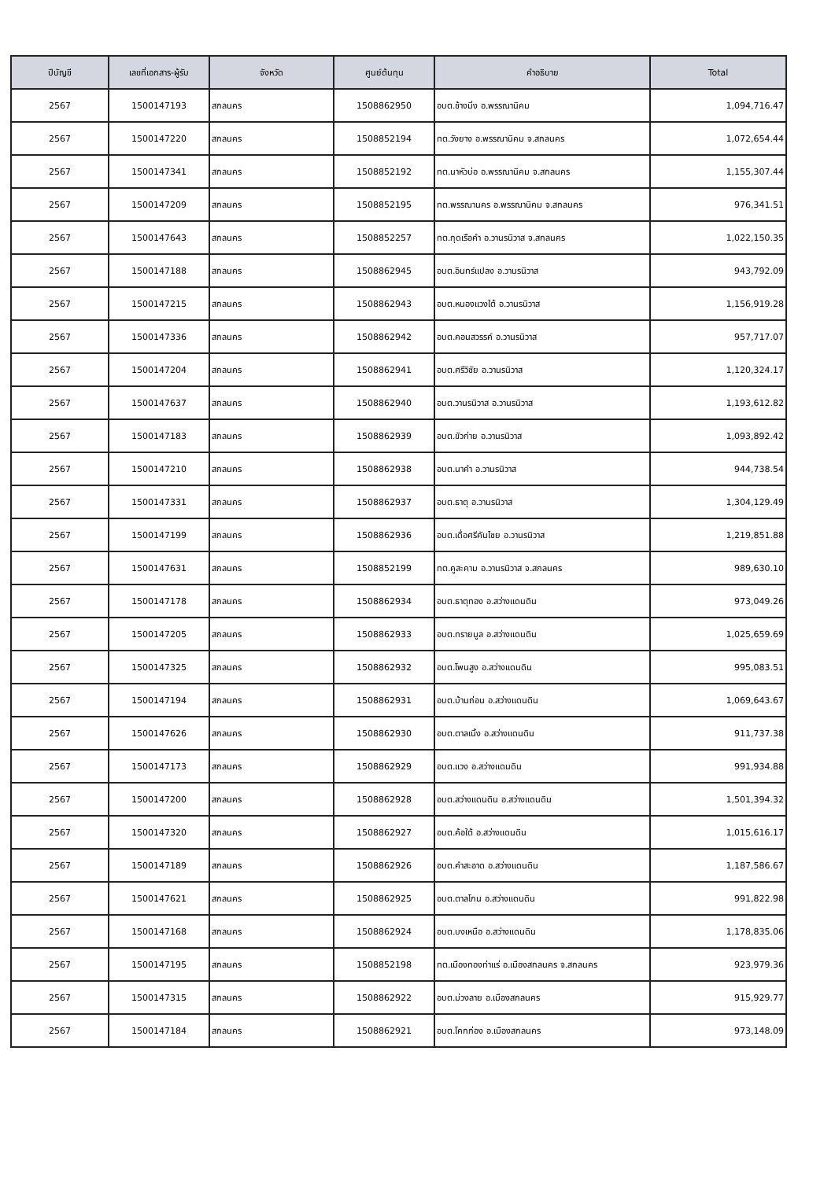| ปีบัญชี | เลขที่เอกสาร-ผู้รับ | จังหวัด | ศูนย์ต้นทุน | คำอธิบาย | Total |
| --- | --- | --- | --- | --- | --- |
| 2567 | 1500147193 | สกลนคร | 1508862950 | อบต.ช้างมิ่ง อ.พรรณานิคม | 1,094,716.47 |
| 2567 | 1500147220 | สกลนคร | 1508852194 | ทต.วังยาง อ.พรรณานิคม จ.สกลนคร | 1,072,654.44 |
| 2567 | 1500147341 | สกลนคร | 1508852192 | ทต.นาหัวบ่อ อ.พรรณานิคม จ.สกลนคร | 1,155,307.44 |
| 2567 | 1500147209 | สกลนคร | 1508852195 | ทต.พรรณานคร อ.พรรณานิคม จ.สกลนคร | 976,341.51 |
| 2567 | 1500147643 | สกลนคร | 1508852257 | ทต.กุดเรือคำ อ.วานรนิวาส จ.สกลนคร | 1,022,150.35 |
| 2567 | 1500147188 | สกลนคร | 1508862945 | อบต.อินทร์แปลง อ.วานรนิวาส | 943,792.09 |
| 2567 | 1500147215 | สกลนคร | 1508862943 | อบต.หนองแวงใต้ อ.วานรนิวาส | 1,156,919.28 |
| 2567 | 1500147336 | สกลนคร | 1508862942 | อบต.คอนสวรรค์ อ.วานรนิวาส | 957,717.07 |
| 2567 | 1500147204 | สกลนคร | 1508862941 | อบต.ศรีวิชัย อ.วานรนิวาส | 1,120,324.17 |
| 2567 | 1500147637 | สกลนคร | 1508862940 | อบต.วานรนิวาส อ.วานรนิวาส | 1,193,612.82 |
| 2567 | 1500147183 | สกลนคร | 1508862939 | อบต.ขัวก่าย อ.วานรนิวาส | 1,093,892.42 |
| 2567 | 1500147210 | สกลนคร | 1508862938 | อบต.นาคำ อ.วานรนิวาส | 944,738.54 |
| 2567 | 1500147331 | สกลนคร | 1508862937 | อบต.ธาตุ อ.วานรนิวาส | 1,304,129.49 |
| 2567 | 1500147199 | สกลนคร | 1508862936 | อบต.เดื่อศรีคันไชย อ.วานรนิวาส | 1,219,851.88 |
| 2567 | 1500147631 | สกลนคร | 1508852199 | ทต.คูสะคาม อ.วานรนิวาส จ.สกลนคร | 989,630.10 |
| 2567 | 1500147178 | สกลนคร | 1508862934 | อบต.ธาตุทอง อ.สว่างแดนดิน | 973,049.26 |
| 2567 | 1500147205 | สกลนคร | 1508862933 | อบต.ทรายมูล อ.สว่างแดนดิน | 1,025,659.69 |
| 2567 | 1500147325 | สกลนคร | 1508862932 | อบต.โพนสูง อ.สว่างแดนดิน | 995,083.51 |
| 2567 | 1500147194 | สกลนคร | 1508862931 | อบต.บ้านถ่อน อ.สว่างแดนดิน | 1,069,643.67 |
| 2567 | 1500147626 | สกลนคร | 1508862930 | อบต.ตาลเนิ้ง อ.สว่างแดนดิน | 911,737.38 |
| 2567 | 1500147173 | สกลนคร | 1508862929 | อบต.แวง อ.สว่างแดนดิน | 991,934.88 |
| 2567 | 1500147200 | สกลนคร | 1508862928 | อบต.สว่างแดนดิน อ.สว่างแดนดิน | 1,501,394.32 |
| 2567 | 1500147320 | สกลนคร | 1508862927 | อบต.ค้อใต้ อ.สว่างแดนดิน | 1,015,616.17 |
| 2567 | 1500147189 | สกลนคร | 1508862926 | อบต.คำสะอาด อ.สว่างแดนดิน | 1,187,586.67 |
| 2567 | 1500147621 | สกลนคร | 1508862925 | อบต.ตาลโกน อ.สว่างแดนดิน | 991,822.98 |
| 2567 | 1500147168 | สกลนคร | 1508862924 | อบต.บงเหนือ อ.สว่างแดนดิน | 1,178,835.06 |
| 2567 | 1500147195 | สกลนคร | 1508852198 | ทต.เมืองทองท่าแร่ อ.เมืองสกลนคร จ.สกลนคร | 923,979.36 |
| 2567 | 1500147315 | สกลนคร | 1508862922 | อบต.ม่วงลาย อ.เมืองสกลนคร | 915,929.77 |
| 2567 | 1500147184 | สกลนคร | 1508862921 | อบต.โคกก่อง อ.เมืองสกลนคร | 973,148.09 |